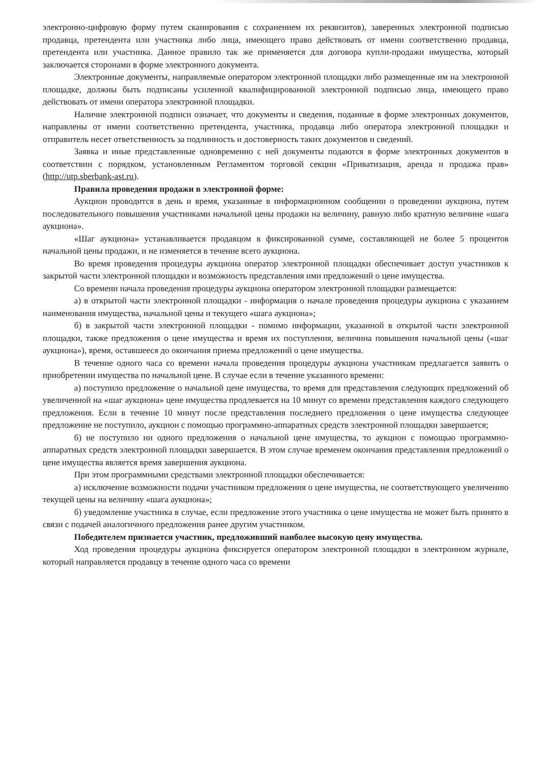электронно-цифровую форму путем сканирования с сохранением их реквизитов), заверенных электронной подписью продавца, претендента или участника либо лица, имеющего право действовать от имени соответственно продавца, претендента или участника. Данное правило так же применяется для договора купли-продажи имущества, который заключается сторонами в форме электронного документа.
Электронные документы, направляемые оператором электронной площадки либо размещенные им на электронной площадке, должны быть подписаны усиленной квалифицированной электронной подписью лица, имеющего право действовать от имени оператора электронной площадки.
Наличие электронной подписи означает, что документы и сведения, поданные в форме электронных документов, направлены от имени соответственно претендента, участника, продавца либо оператора электронной площадки и отправитель несет ответственность за подлинность и достоверность таких документов и сведений.
Заявка и иные представленные одновременно с ней документы подаются в форме электронных документов в соответствии с порядком, установленным Регламентом торговой секции «Приватизация, аренда и продажа прав» (http://utp.sberbank-ast.ru).
Правила проведения продажи в электронной форме:
Аукцион проводится в день и время, указанные в информационном сообщении о проведении аукциона, путем последовательного повышения участниками начальной цены продажи на величину, равную либо кратную величине «шага аукциона».
«Шаг аукциона» устанавливается продавцом в фиксированной сумме, составляющей не более 5 процентов начальной цены продажи, и не изменяется в течение всего аукциона.
Во время проведения процедуры аукциона оператор электронной площадки обеспечивает доступ участников к закрытой части электронной площадки и возможность представления ими предложений о цене имущества.
Со времени начала проведения процедуры аукциона оператором электронной площадки размещается:
а) в открытой части электронной площадки - информация о начале проведения процедуры аукциона с указанием наименования имущества, начальной цены и текущего «шага аукциона»;
б) в закрытой части электронной площадки - помимо информации, указанной в открытой части электронной площадки, также предложения о цене имущества и время их поступления, величина повышения начальной цены («шаг аукциона»), время, оставшееся до окончания приема предложений о цене имущества.
В течение одного часа со времени начала проведения процедуры аукциона участникам предлагается заявить о приобретении имущества по начальной цене. В случае если в течение указанного времени:
а) поступило предложение о начальной цене имущества, то время для представления следующих предложений об увеличенной на «шаг аукциона» цене имущества продлевается на 10 минут со времени представления каждого следующего предложения. Если в течение 10 минут после представления последнего предложения о цене имущества следующее предложение не поступило, аукцион с помощью программно-аппаратных средств электронной площадки завершается;
б) не поступило ни одного предложения о начальной цене имущества, то аукцион с помощью программно-аппаратных средств электронной площадки завершается. В этом случае временем окончания представления предложений о цене имущества является время завершения аукциона.
При этом программными средствами электронной площадки обеспечивается:
а) исключение возможности подачи участником предложения о цене имущества, не соответствующего увеличению текущей цены на величину «шага аукциона»;
б) уведомление участника в случае, если предложение этого участника о цене имущества не может быть принято в связи с подачей аналогичного предложения ранее другим участником.
Победителем признается участник, предложивший наиболее высокую цену имущества.
Ход проведения процедуры аукциона фиксируется оператором электронной площадки в электронном журнале, который направляется продавцу в течение одного часа со времени